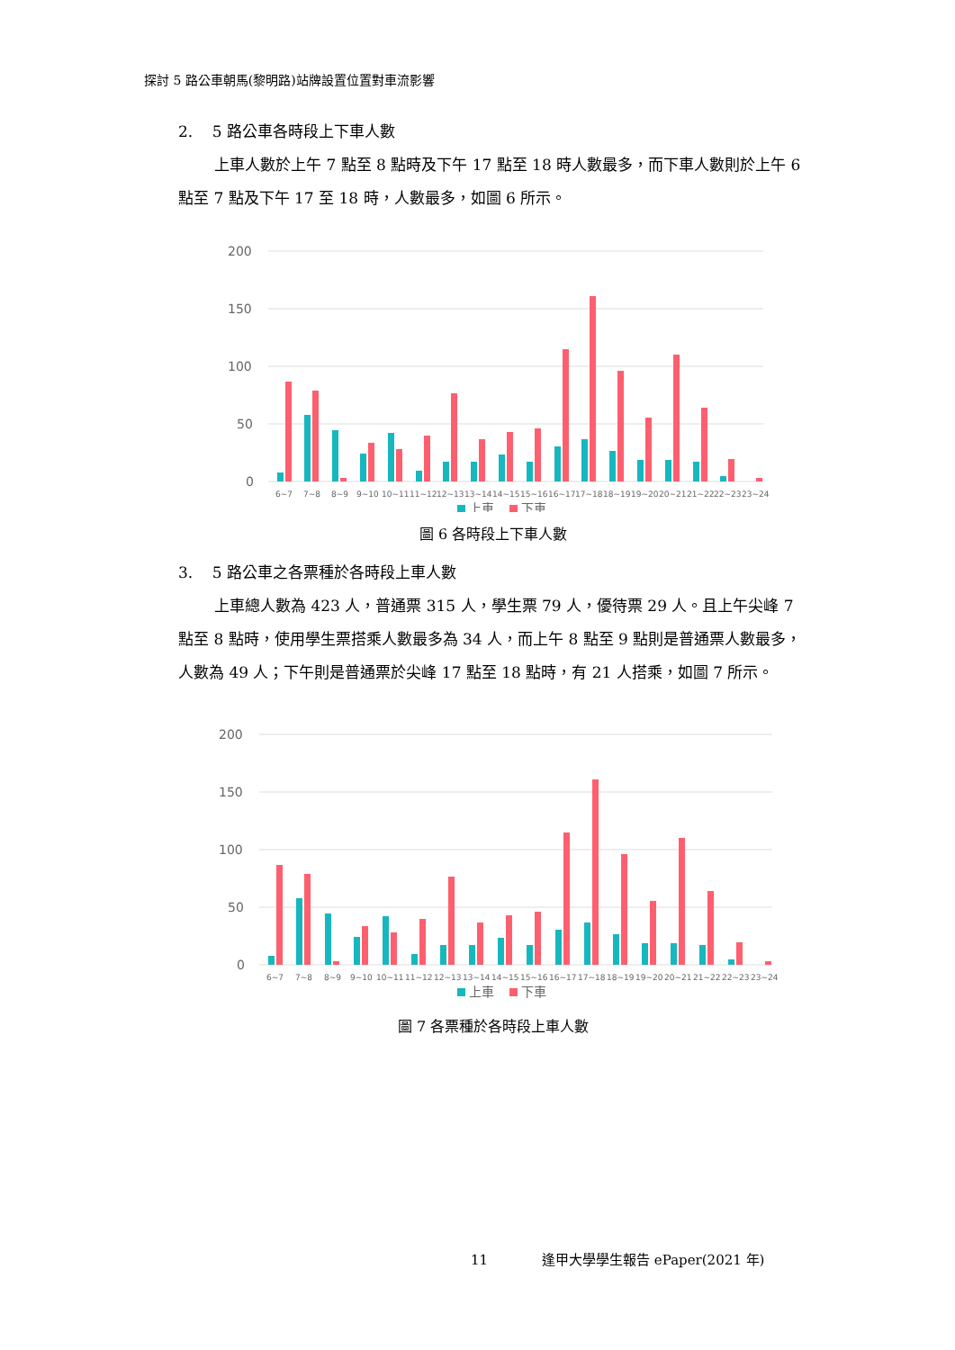探討 5 路公車朝馬(黎明路)站牌設置位置對車流影響
2. 5 路公車各時段上下車人數
上車人數於上午 7 點至 8 點時及下午 17 點至 18 時人數最多，而下車人數則於上午 6 點至 7 點及下午 17 至 18 時，人數最多，如圖 6 所示。
200
150
100
50
0
6~7
7~8
8~9
9~10
10~11
11~12
12~13
13~14
14~15
15~16
16~17
17~18
18~19
19~20
20~21
21~22
22~23
23~24
上車
下車
圖 6 各時段上下車人數
3. 5 路公車之各票種於各時段上車人數
上車總人數為 423 人，普通票 315 人，學生票 79 人，優待票 29 人。且上午尖峰 7 點至 8 點時，使用學生票搭乘人數最多為 34 人，而上午 8 點至 9 點則是普通票人數最多，人數為 49 人；下午則是普通票於尖峰 17 點至 18 點時，有 21 人搭乘，如圖 7 所示。
200
150
100
50
0
6~7
7~8
8~9
9~10
10~11
11~12
12~13
13~14
14~15
15~16
16~17
17~18
18~19
19~20
20~21
21~22
22~23
23~24
上車
下車
圖 7 各票種於各時段上車人數
11 逢甲大學學生報告 ePaper(2021 年)